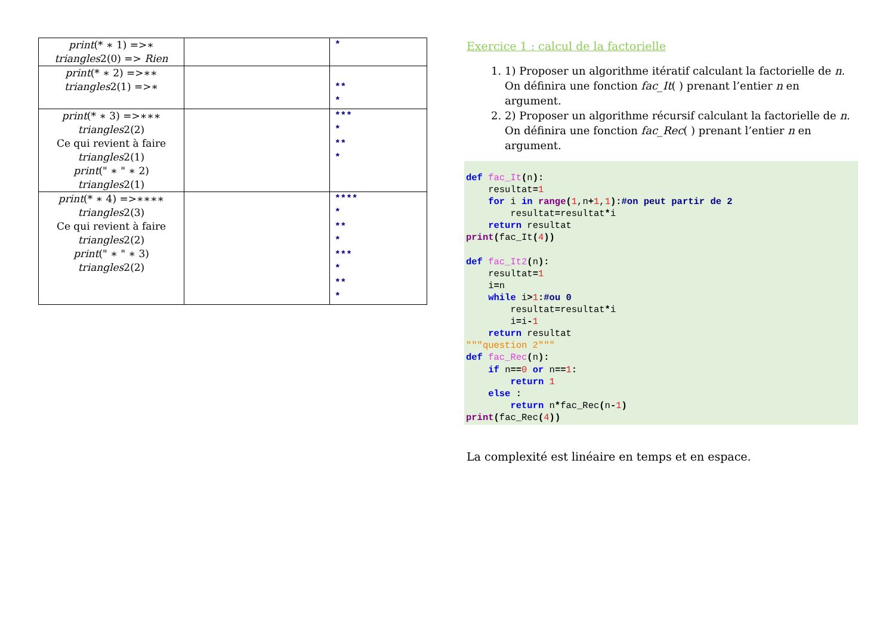| print (* ∗ 1) =>∗ triangles 2(0) => Rien | | * |
| print (* ∗ 2) =>∗∗ triangles 2(1) =>∗ | | ** * |
| print (* ∗ 3) =>∗∗∗ triangles 2(2) Ce qui revient à faire triangles 2(1) print (" ∗ " ∗ 2) triangles 2(1) | | *** * ** * |
| print (* ∗ 4) =>∗∗∗∗ triangles 2(3) Ce qui revient à faire triangles 2(2) print (" ∗ " ∗ 3) triangles 2(2) | | **** * ** * *** * ** * |
Exercice 1 : calcul de la factorielle
1. 1) Proposer un algorithme itératif calculant la factorielle de n. On définira une fonction fac_It( ) prenant l’entier n en argument.
2. 2) Proposer un algorithme récursif calculant la factorielle de n. On définira une fonction fac_Rec( ) prenant l’entier n en argument.
def fac_It(n):
    resultat=1
    for i in range(1,n+1,1):#on peut partir de 2
        resultat=resultat*i
    return resultat
print(fac_It(4))

def fac_It2(n):
    resultat=1
    i=n
    while i>1:#ou 0
        resultat=resultat*i
        i=i-1
    return resultat
"""question 2"""
def fac_Rec(n):
    if n==0 or n==1:
        return 1
    else :
        return n*fac_Rec(n-1)
print(fac_Rec(4))
La complexité est linéaire en temps et en espace.